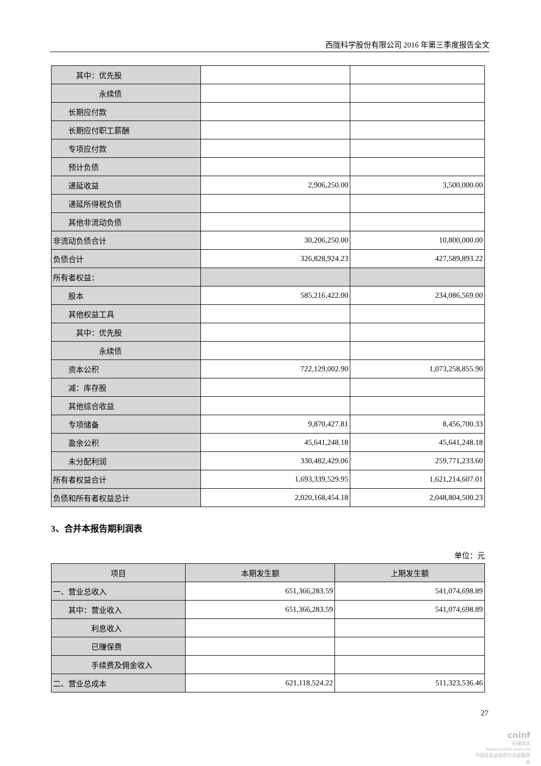西陇科学股份有限公司 2016 年第三季度报告全文
| 其中：优先股 | | |
| 永续债 | | |
| 长期应付款 | | |
| 长期应付职工薪酬 | | |
| 专项应付款 | | |
| 预计负债 | | |
| 递延收益 | 2,906,250.00 | 3,500,000.00 |
| 递延所得税负债 | | |
| 其他非流动负债 | | |
| 非流动负债合计 | 30,206,250.00 | 10,800,000.00 |
| 负债合计 | 326,828,924.23 | 427,589,893.22 |
| 所有者权益： | | |
| 股本 | 585,216,422.00 | 234,086,569.00 |
| 其他权益工具 | | |
| 其中：优先股 | | |
| 永续债 | | |
| 资本公积 | 722,129,002.90 | 1,073,258,855.90 |
| 减：库存股 | | |
| 其他综合收益 | | |
| 专项储备 | 9,870,427.81 | 8,456,700.33 |
| 盈余公积 | 45,641,248.18 | 45,641,248.18 |
| 未分配利润 | 330,482,429.06 | 259,771,233.60 |
| 所有者权益合计 | 1,693,339,529.95 | 1,621,214,607.01 |
| 负债和所有者权益总计 | 2,020,168,454.18 | 2,048,804,500.23 |
3、合并本报告期利润表
单位：元
| 项目 | 本期发生额 | 上期发生额 |
| --- | --- | --- |
| 一、营业总收入 | 651,366,283.59 | 541,074,698.89 |
| 其中：营业收入 | 651,366,283.59 | 541,074,698.89 |
| 利息收入 | | |
| 已赚保费 | | |
| 手续费及佣金收入 | | |
| 二、营业总成本 | 621,118,524.22 | 511,323,536.46 |
27
cninf
巨潮资讯
www.cninfo.com.cn
中国证监会指定信息披露网站